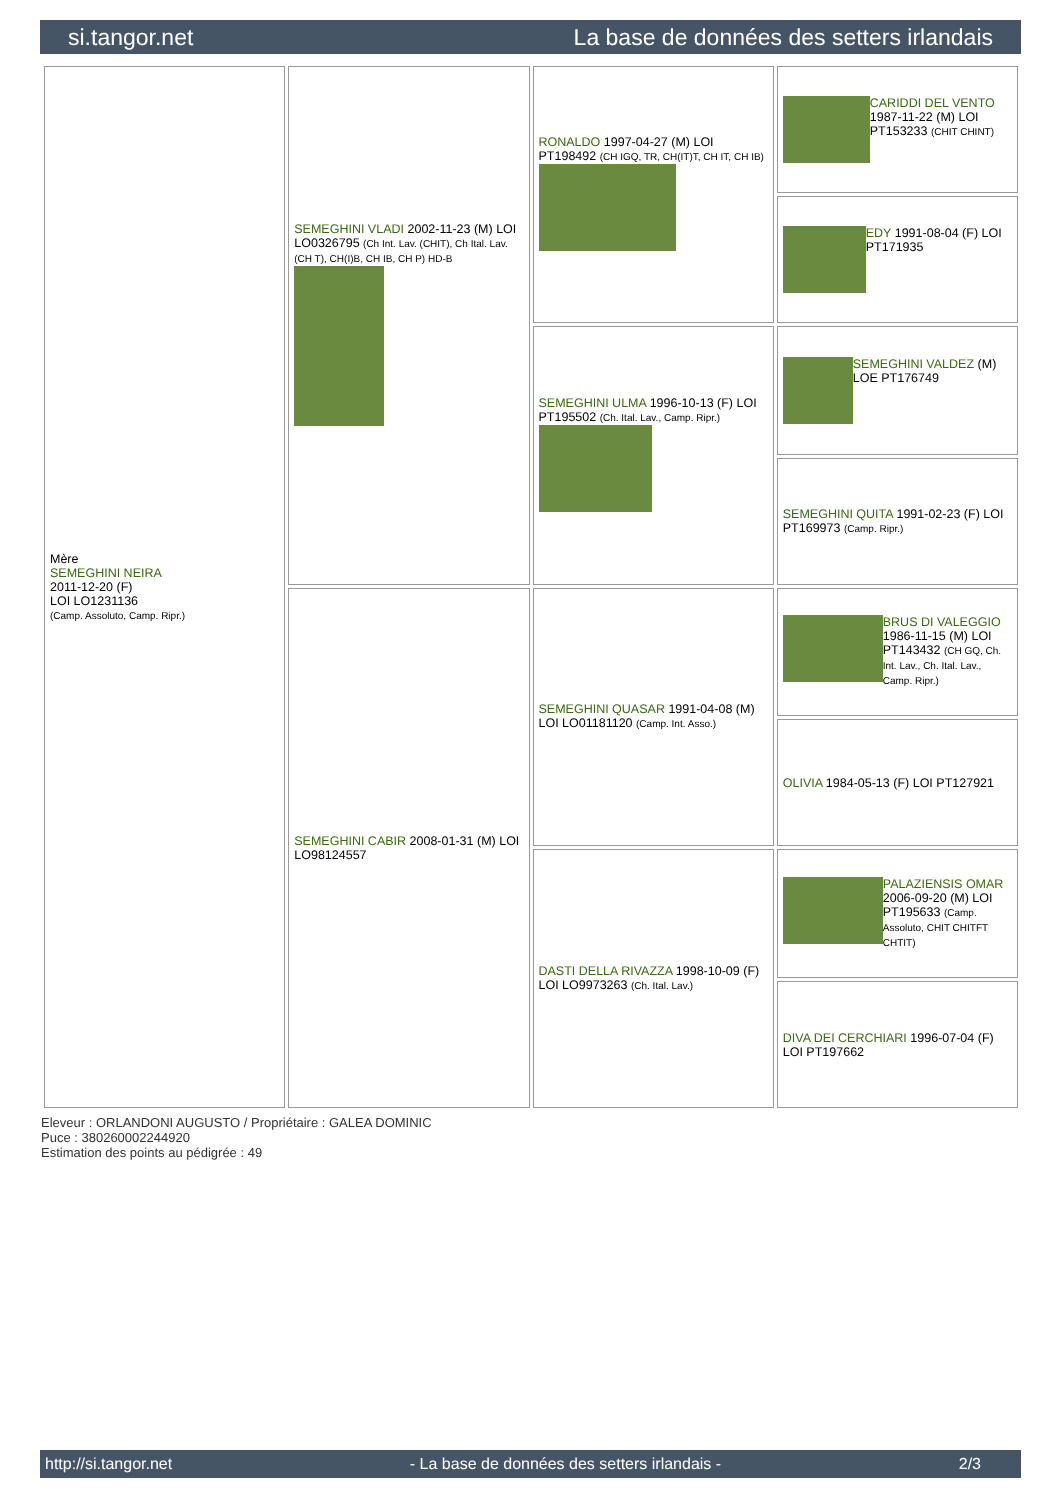si.tangor.net La base de données des setters irlandais
| Mère SEMEGHINI NEIRA 2011-12-20 (F) LOI LO1231136 (Camp. Assoluto, Camp. Ripr.) | SEMEGHINI VLADI 2002-11-23 (M) LOI LO0326795 (Ch Int. Lav. (CHIT), Ch Ital. Lav. (CH T), CH(I)B, CH IB, CH P) HD-B | RONALDO 1997-04-27 (M) LOI PT198492 (CH IGQ, TR, CH(IT)T, CH IT, CH IB) | CARIDDI DEL VENTO 1987-11-22 (M) LOI PT153233 (CHIT CHINT) |
| | | | EDY 1991-08-04 (F) LOI PT171935 |
| | | SEMEGHINI ULMA 1996-10-13 (F) LOI PT195502 (Ch. Ital. Lav., Camp. Ripr.) | SEMEGHINI VALDEZ (M) LOE PT176749 |
| | | | SEMEGHINI QUITA 1991-02-23 (F) LOI PT169973 (Camp. Ripr.) |
| | SEMEGHINI CABIR 2008-01-31 (M) LOI LO98124557 | SEMEGHINI QUASAR 1991-04-08 (M) LOI LO01181120 (Camp. Int. Asso.) | BRUS DI VALEGGIO 1986-11-15 (M) LOI PT143432 (CH GQ, Ch. Int. Lav., Ch. Ital. Lav., Camp. Ripr.) |
| | | | OLIVIA 1984-05-13 (F) LOI PT127921 |
| | | DASTI DELLA RIVAZZA 1998-10-09 (F) LOI LO9973263 (Ch. Ital. Lav.) | PALAZIENSIS OMAR 2006-09-20 (M) LOI PT195633 (Camp. Assoluto, CHIT CHITFT CHTIT) |
| | | | DIVA DEI CERCHIARI 1996-07-04 (F) LOI PT197662 |
Eleveur : ORLANDONI AUGUSTO / Propriétaire : GALEA DOMINIC
Puce : 380260002244920
Estimation des points au pédigrée : 49
http://si.tangor.net - La base de données des setters irlandais - 2/3